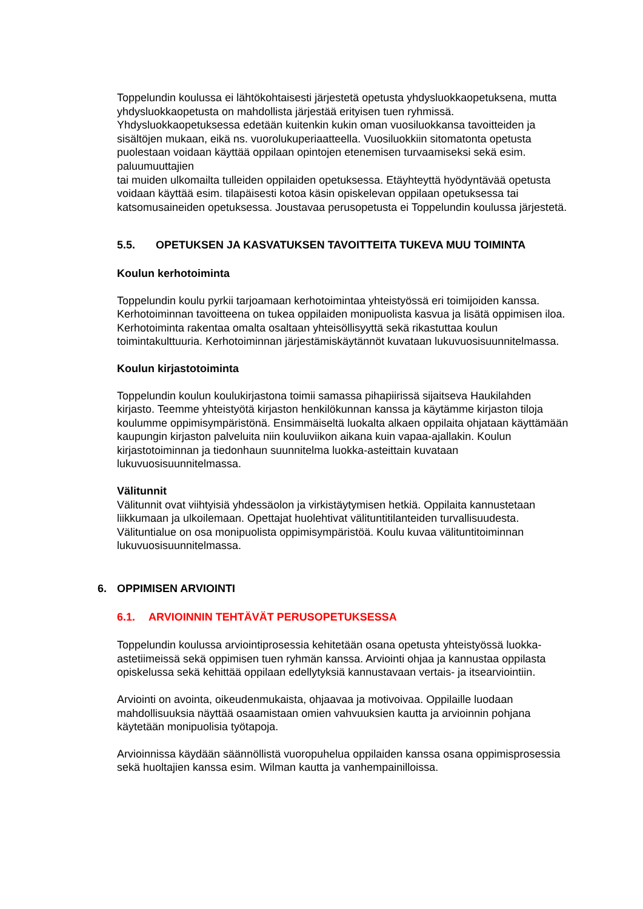Toppelundin koulussa ei lähtökohtaisesti järjestetä opetusta yhdysluokkaopetuksena, mutta yhdysluokkaopetusta on mahdollista järjestää erityisen tuen ryhmissä. Yhdysluokkaopetuksessa edetään kuitenkin kukin oman vuosiluokkansa tavoitteiden ja sisältöjen mukaan, eikä ns. vuorolukuperiaatteella. Vuosiluokkiin sitomatonta opetusta puolestaan voidaan käyttää oppilaan opintojen etenemisen turvaamiseksi sekä esim. paluumuuttajien
tai muiden ulkomailta tulleiden oppilaiden opetuksessa. Etäyhteyttä hyödyntävää opetusta voidaan käyttää esim. tilapäisesti kotoa käsin opiskelevan oppilaan opetuksessa tai katsomusaineiden opetuksessa. Joustavaa perusopetusta ei Toppelundin koulussa järjestetä.
5.5. OPETUKSEN JA KASVATUKSEN TAVOITTEITA TUKEVA MUU TOIMINTA
Koulun kerhotoiminta
Toppelundin koulu pyrkii tarjoamaan kerhotoimintaa yhteistyössä eri toimijoiden kanssa. Kerhotoiminnan tavoitteena on tukea oppilaiden monipuolista kasvua ja lisätä oppimisen iloa. Kerhotoiminta rakentaa omalta osaltaan yhteisöllisyyttä sekä rikastuttaa koulun toimintakulttuuria. Kerhotoiminnan järjestämiskäytännöt kuvataan lukuvuosisuunnitelmassa.
Koulun kirjastotoiminta
Toppelundin koulun koulukirjastona toimii samassa pihapiirissä sijaitseva Haukilahden kirjasto. Teemme yhteistyötä kirjaston henkilökunnan kanssa ja käytämme kirjaston tiloja koulumme oppimisympäristönä. Ensimmäiseltä luokalta alkaen oppilaita ohjataan käyttämään kaupungin kirjaston palveluita niin kouluviikon aikana kuin vapaa-ajallakin. Koulun kirjastotoiminnan ja tiedonhaun suunnitelma luokka-asteittain kuvataan lukuvuosisuunnitelmassa.
Välitunnit
Välitunnit ovat viihtyisiä yhdessäolon ja virkistäytymisen hetkiä. Oppilaita kannustetaan liikkumaan ja ulkoilemaan. Opettajat huolehtivat välituntitilanteiden turvallisuudesta. Välituntialue on osa monipuolista oppimisympäristöä. Koulu kuvaa välituntitoiminnan lukuvuosisuunnitelmassa.
6. OPPIMISEN ARVIOINTI
6.1. ARVIOINNIN TEHTÄVÄT PERUSOPETUKSESSA
Toppelundin koulussa arviointiprosessia kehitetään osana opetusta yhteistyössä luokka-astetiimeissä sekä oppimisen tuen ryhmän kanssa. Arviointi ohjaa ja kannustaa oppilasta opiskelussa sekä kehittää oppilaan edellytyksiä kannustavaan vertais- ja itsearviointiin.
Arviointi on avointa, oikeudenmukaista, ohjaavaa ja motivoivaa. Oppilaille luodaan mahdollisuuksia näyttää osaamistaan omien vahvuuksien kautta ja arvioinnin pohjana käytetään monipuolisia työtapoja.
Arvioinnissa käydään säännöllistä vuoropuhelua oppilaiden kanssa osana oppimisprosessia sekä huoltajien kanssa esim. Wilman kautta ja vanhempainilloissa.